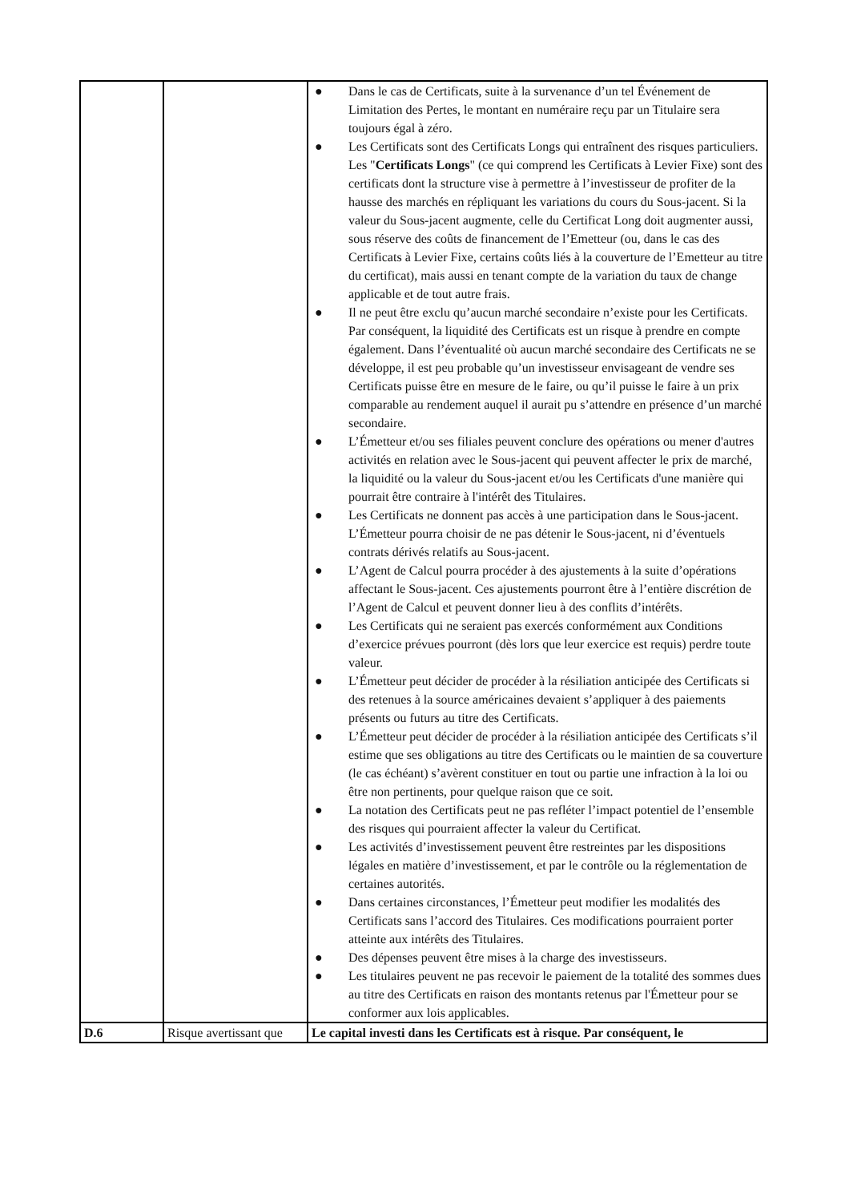| | | ● Dans le cas de Certificats, suite à la survenance d’un tel Événement de Limitation des Pertes, le montant en numéraire reçu par un Titulaire sera toujours égal à zéro. ● Les Certificats sont des Certificats Longs qui entraînent des risques particuliers. Les " Certificats Longs " (ce qui comprend les Certificats à Levier Fixe) sont des certificats dont la structure vise à permettre à l’investisseur de profiter de la hausse des marchés en répliquant les variations du cours du Sous-jacent. Si la valeur du Sous-jacent augmente, celle du Certificat Long doit augmenter aussi, sous réserve des coûts de financement de l’Emetteur (ou, dans le cas des Certificats à Levier Fixe, certains coûts liés à la couverture de l’Emetteur au titre du certificat), mais aussi en tenant compte de la variation du taux de change applicable et de tout autre frais. ● Il ne peut être exclu qu’aucun marché secondaire n’existe pour les Certificats. Par conséquent, la liquidité des Certificats est un risque à prendre en compte également. Dans l’éventualité où aucun marché secondaire des Certificats ne se développe, il est peu probable qu’un investisseur envisageant de vendre ses Certificats puisse être en mesure de le faire, ou qu’il puisse le faire à un prix comparable au rendement auquel il aurait pu s’attendre en présence d’un marché secondaire. ● L’Émetteur et/ou ses filiales peuvent conclure des opérations ou mener d'autres activités en relation avec le Sous-jacent qui peuvent affecter le prix de marché, la liquidité ou la valeur du Sous-jacent et/ou les Certificats d'une manière qui pourrait être contraire à l'intérêt des Titulaires. ● Les Certificats ne donnent pas accès à une participation dans le Sous-jacent. L’Émetteur pourra choisir de ne pas détenir le Sous-jacent, ni d’éventuels contrats dérivés relatifs au Sous-jacent. ● L’Agent de Calcul pourra procéder à des ajustements à la suite d’opérations affectant le Sous-jacent. Ces ajustements pourront être à l’entière discrétion de l’Agent de Calcul et peuvent donner lieu à des conflits d’intérêts. ● Les Certificats qui ne seraient pas exercés conformément aux Conditions d’exercice prévues pourront (dès lors que leur exercice est requis) perdre toute valeur. ● L’Émetteur peut décider de procéder à la résiliation anticipée des Certificats si des retenues à la source américaines devaient s’appliquer à des paiements présents ou futurs au titre des Certificats. ● L’Émetteur peut décider de procéder à la résiliation anticipée des Certificats s’il estime que ses obligations au titre des Certificats ou le maintien de sa couverture (le cas échéant) s’avèrent constituer en tout ou partie une infraction à la loi ou être non pertinents, pour quelque raison que ce soit. ● La notation des Certificats peut ne pas refléter l’impact potentiel de l’ensemble des risques qui pourraient affecter la valeur du Certificat. ● Les activités d’investissement peuvent être restreintes par les dispositions légales en matière d’investissement, et par le contrôle ou la réglementation de certaines autorités. ● Dans certaines circonstances, l’Émetteur peut modifier les modalités des Certificats sans l’accord des Titulaires. Ces modifications pourraient porter atteinte aux intérêts des Titulaires. ● Des dépenses peuvent être mises à la charge des investisseurs. ● Les titulaires peuvent ne pas recevoir le paiement de la totalité des sommes dues au titre des Certificats en raison des montants retenus par l'Émetteur pour se conformer aux lois applicables. |
| D.6 | Risque avertissant que | Le capital investi dans les Certificats est à risque. Par conséquent, le |